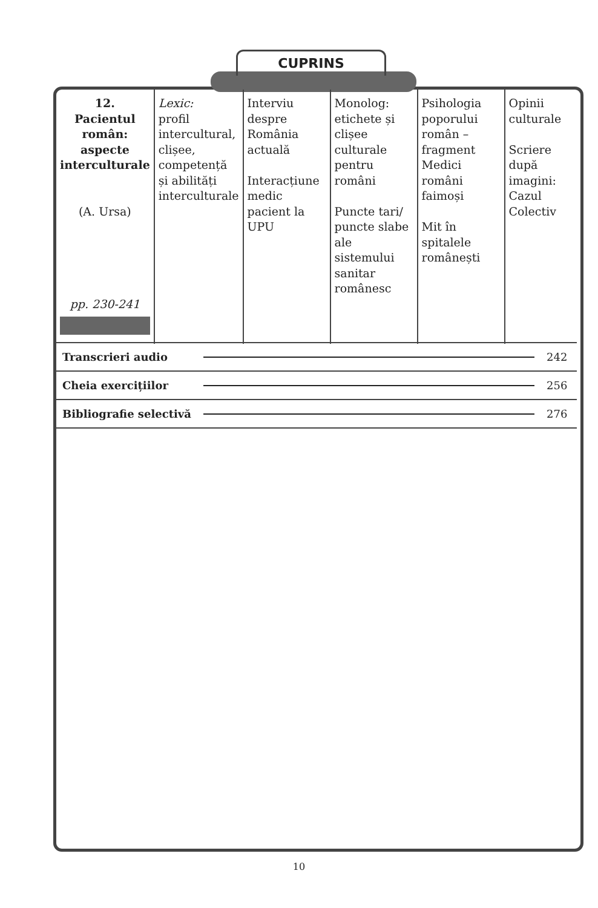CUPRINS
| 12. Pacientul român: aspecte interculturale (A. Ursa) pp. 230-241 | Lexic: profil intercultural, clișee, competență și abilități interculturale | Interviu despre România actuală Interacțiune medic pacient la UPU | Monolog: etichete și clișee culturale pentru români Puncte tari/ puncte slabe ale sistemului sanitar românesc | Psihologia poporului român – fragment Medici români faimoși Mit în spitalele românești | Opinii culturale Scriere după imagini: Cazul Colectiv |
| Transcrieri audio | | 242 |
| Cheia exercițiilor | | 256 |
| Bibliografie selectivă | | 276 |
10